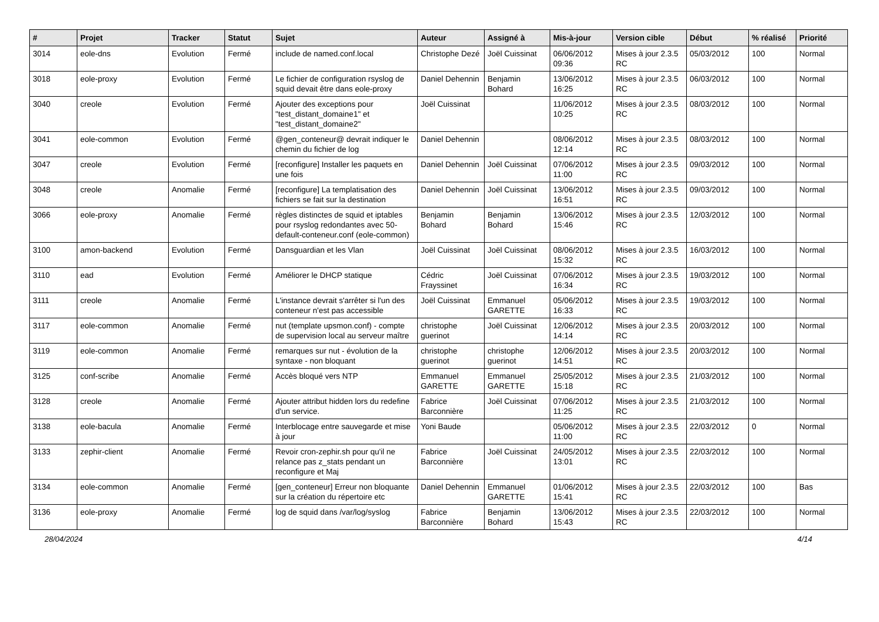| # | Projet | Tracker | Statut | Sujet | Auteur | Assigné à | Mis-à-jour | Version cible | Début | % réalisé | Priorité |
| --- | --- | --- | --- | --- | --- | --- | --- | --- | --- | --- | --- |
| 3014 | eole-dns | Evolution | Fermé | include de named.conf.local | Christophe Dezé | Joël Cuissinat | 06/06/2012 09:36 | Mises à jour 2.3.5 RC | 05/03/2012 | 100 | Normal |
| 3018 | eole-proxy | Evolution | Fermé | Le fichier de configuration rsyslog de squid devait être dans eole-proxy | Daniel Dehennin | Benjamin Bohard | 13/06/2012 16:25 | Mises à jour 2.3.5 RC | 06/03/2012 | 100 | Normal |
| 3040 | creole | Evolution | Fermé | Ajouter des exceptions pour "test_distant_domaine1" et "test_distant_domaine2" | Joël Cuissinat | | 11/06/2012 10:25 | Mises à jour 2.3.5 RC | 08/03/2012 | 100 | Normal |
| 3041 | eole-common | Evolution | Fermé | @gen_conteneur@ devrait indiquer le chemin du fichier de log | Daniel Dehennin | | 08/06/2012 12:14 | Mises à jour 2.3.5 RC | 08/03/2012 | 100 | Normal |
| 3047 | creole | Evolution | Fermé | [reconfigure] Installer les paquets en une fois | Daniel Dehennin | Joël Cuissinat | 07/06/2012 11:00 | Mises à jour 2.3.5 RC | 09/03/2012 | 100 | Normal |
| 3048 | creole | Anomalie | Fermé | [reconfigure] La templatisation des fichiers se fait sur la destination | Daniel Dehennin | Joël Cuissinat | 13/06/2012 16:51 | Mises à jour 2.3.5 RC | 09/03/2012 | 100 | Normal |
| 3066 | eole-proxy | Anomalie | Fermé | règles distinctes de squid et iptables pour rsyslog redondantes avec 50-default-conteneur.conf (eole-common) | Benjamin Bohard | Benjamin Bohard | 13/06/2012 15:46 | Mises à jour 2.3.5 RC | 12/03/2012 | 100 | Normal |
| 3100 | amon-backend | Evolution | Fermé | Dansguardian et les Vlan | Joël Cuissinat | Joël Cuissinat | 08/06/2012 15:32 | Mises à jour 2.3.5 RC | 16/03/2012 | 100 | Normal |
| 3110 | ead | Evolution | Fermé | Améliorer le DHCP statique | Cédric Frayssinet | Joël Cuissinat | 07/06/2012 16:34 | Mises à jour 2.3.5 RC | 19/03/2012 | 100 | Normal |
| 3111 | creole | Anomalie | Fermé | L'instance devrait s'arrêter si l'un des conteneur n'est pas accessible | Joël Cuissinat | Emmanuel GARETTE | 05/06/2012 16:33 | Mises à jour 2.3.5 RC | 19/03/2012 | 100 | Normal |
| 3117 | eole-common | Anomalie | Fermé | nut (template upsmon.conf) - compte de supervision local au serveur maître | christophe guerinot | Joël Cuissinat | 12/06/2012 14:14 | Mises à jour 2.3.5 RC | 20/03/2012 | 100 | Normal |
| 3119 | eole-common | Anomalie | Fermé | remarques sur nut - évolution de la syntaxe - non bloquant | christophe guerinot | christophe guerinot | 12/06/2012 14:51 | Mises à jour 2.3.5 RC | 20/03/2012 | 100 | Normal |
| 3125 | conf-scribe | Anomalie | Fermé | Accès bloqué vers NTP | Emmanuel GARETTE | Emmanuel GARETTE | 25/05/2012 15:18 | Mises à jour 2.3.5 RC | 21/03/2012 | 100 | Normal |
| 3128 | creole | Anomalie | Fermé | Ajouter attribut hidden lors du redefine d'un service. | Fabrice Barconnière | Joël Cuissinat | 07/06/2012 11:25 | Mises à jour 2.3.5 RC | 21/03/2012 | 100 | Normal |
| 3138 | eole-bacula | Anomalie | Fermé | Interblocage entre sauvegarde et mise à jour | Yoni Baude | | 05/06/2012 11:00 | Mises à jour 2.3.5 RC | 22/03/2012 | 0 | Normal |
| 3133 | zephir-client | Anomalie | Fermé | Revoir cron-zephir.sh pour qu'il ne relance pas z_stats pendant un reconfigure et Maj | Fabrice Barconnière | Joël Cuissinat | 24/05/2012 13:01 | Mises à jour 2.3.5 RC | 22/03/2012 | 100 | Normal |
| 3134 | eole-common | Anomalie | Fermé | [gen_conteneur] Erreur non bloquante sur la création du répertoire etc | Daniel Dehennin | Emmanuel GARETTE | 01/06/2012 15:41 | Mises à jour 2.3.5 RC | 22/03/2012 | 100 | Bas |
| 3136 | eole-proxy | Anomalie | Fermé | log de squid dans /var/log/syslog | Fabrice Barconnière | Benjamin Bohard | 13/06/2012 15:43 | Mises à jour 2.3.5 RC | 22/03/2012 | 100 | Normal |
28/04/2024 4/14